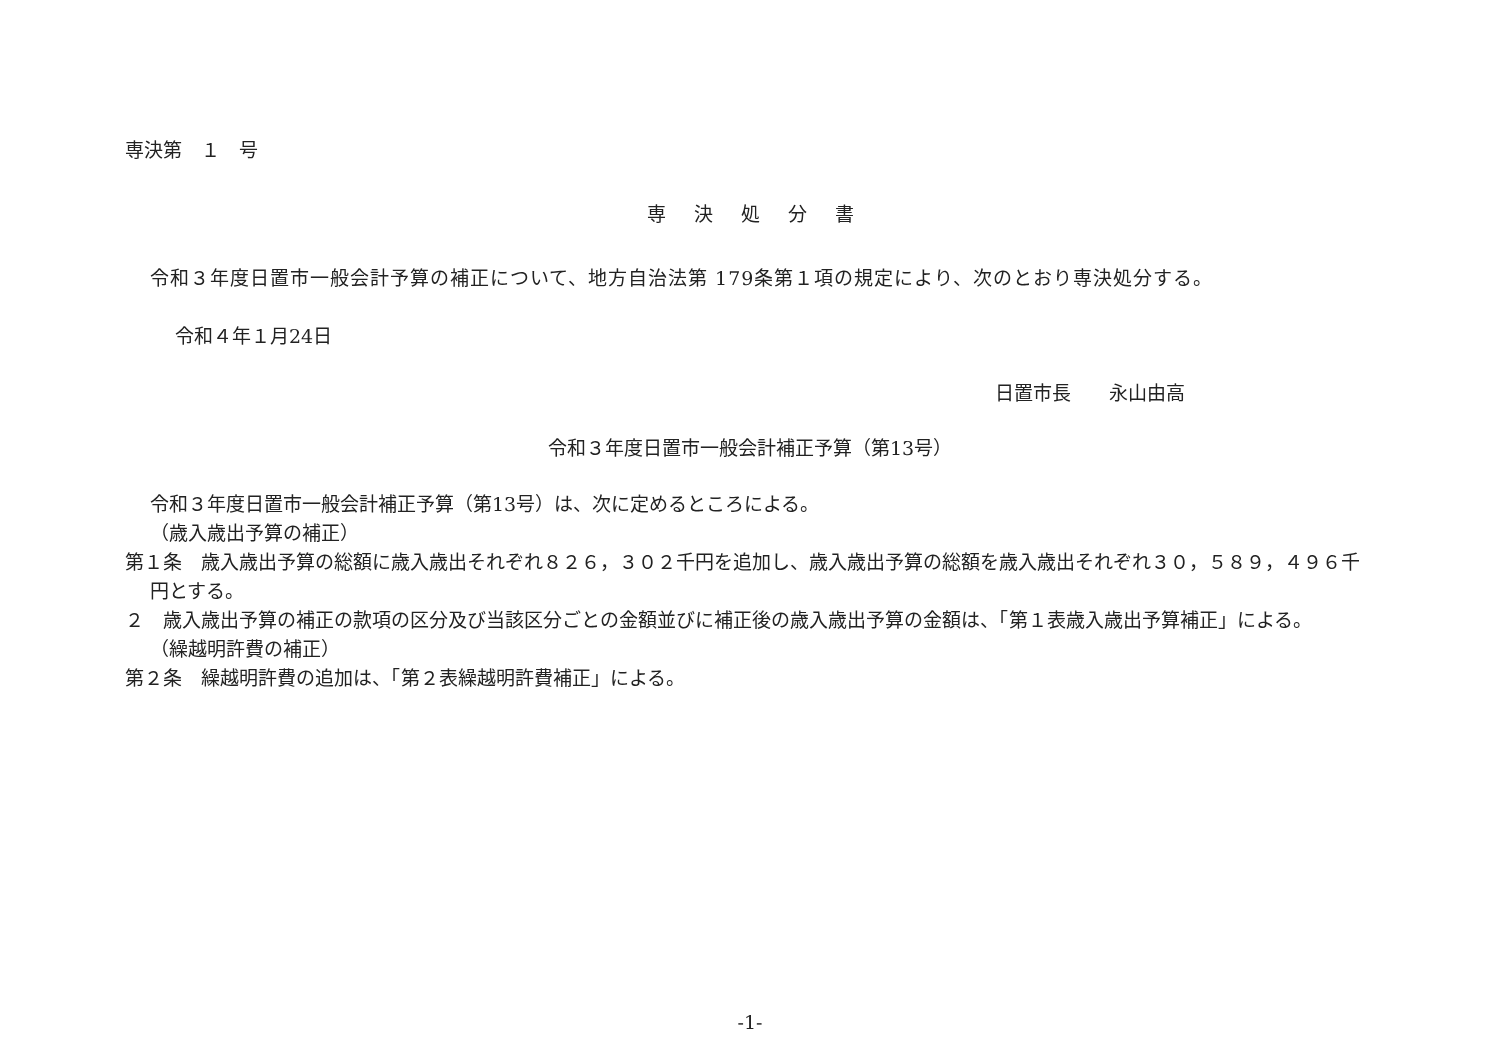専決第　１　号
専決処分書
令和３年度日置市一般会計予算の補正について、地方自治法第 179条第１項の規定により、次のとおり専決処分する。
令和４年１月24日
日置市長　　永山由高
令和３年度日置市一般会計補正予算（第13号）
令和３年度日置市一般会計補正予算（第13号）は、次に定めるところによる。
（歳入歳出予算の補正）
第１条　歳入歳出予算の総額に歳入歳出それぞれ８２６，３０２千円を追加し、歳入歳出予算の総額を歳入歳出それぞれ３０，５８９，４９６千円とする。
２　歳入歳出予算の補正の款項の区分及び当該区分ごとの金額並びに補正後の歳入歳出予算の金額は、「第１表歳入歳出予算補正」による。
（繰越明許費の補正）
第２条　繰越明許費の追加は、「第２表繰越明許費補正」による。
-1-